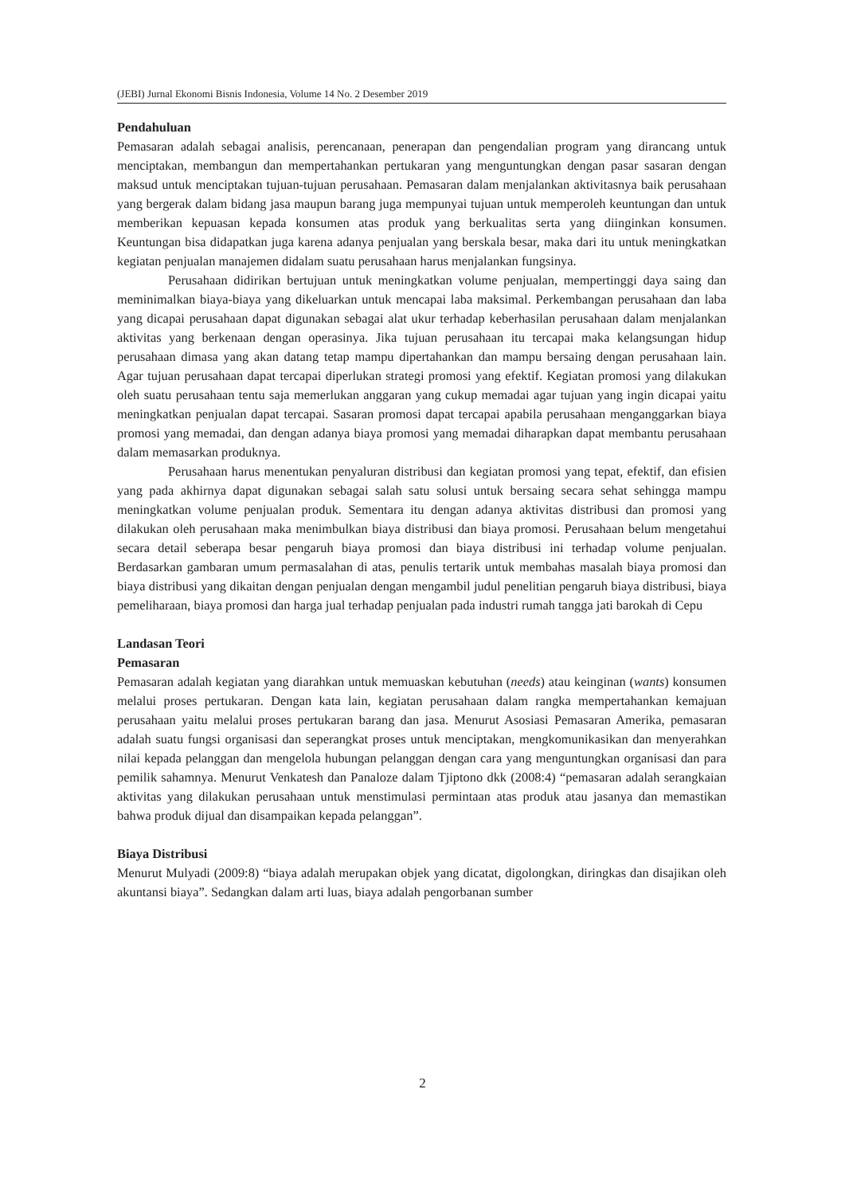(JEBI) Jurnal Ekonomi Bisnis Indonesia, Volume 14 No. 2 Desember 2019
Pendahuluan
Pemasaran adalah sebagai analisis, perencanaan, penerapan dan pengendalian program yang dirancang untuk menciptakan, membangun dan mempertahankan pertukaran yang menguntungkan dengan pasar sasaran dengan maksud untuk menciptakan tujuan-tujuan perusahaan. Pemasaran dalam menjalankan aktivitasnya baik perusahaan yang bergerak dalam bidang jasa maupun barang juga mempunyai tujuan untuk memperoleh keuntungan dan untuk memberikan kepuasan kepada konsumen atas produk yang berkualitas serta yang diinginkan konsumen. Keuntungan bisa didapatkan juga karena adanya penjualan yang berskala besar, maka dari itu untuk meningkatkan kegiatan penjualan manajemen didalam suatu perusahaan harus menjalankan fungsinya.
Perusahaan didirikan bertujuan untuk meningkatkan volume penjualan, mempertinggi daya saing dan meminimalkan biaya-biaya yang dikeluarkan untuk mencapai laba maksimal. Perkembangan perusahaan dan laba yang dicapai perusahaan dapat digunakan sebagai alat ukur terhadap keberhasilan perusahaan dalam menjalankan aktivitas yang berkenaan dengan operasinya. Jika tujuan perusahaan itu tercapai maka kelangsungan hidup perusahaan dimasa yang akan datang tetap mampu dipertahankan dan mampu bersaing dengan perusahaan lain. Agar tujuan perusahaan dapat tercapai diperlukan strategi promosi yang efektif. Kegiatan promosi yang dilakukan oleh suatu perusahaan tentu saja memerlukan anggaran yang cukup memadai agar tujuan yang ingin dicapai yaitu meningkatkan penjualan dapat tercapai. Sasaran promosi dapat tercapai apabila perusahaan menganggarkan biaya promosi yang memadai, dan dengan adanya biaya promosi yang memadai diharapkan dapat membantu perusahaan dalam memasarkan produknya.
Perusahaan harus menentukan penyaluran distribusi dan kegiatan promosi yang tepat, efektif, dan efisien yang pada akhirnya dapat digunakan sebagai salah satu solusi untuk bersaing secara sehat sehingga mampu meningkatkan volume penjualan produk. Sementara itu dengan adanya aktivitas distribusi dan promosi yang dilakukan oleh perusahaan maka menimbulkan biaya distribusi dan biaya promosi. Perusahaan belum mengetahui secara detail seberapa besar pengaruh biaya promosi dan biaya distribusi ini terhadap volume penjualan. Berdasarkan gambaran umum permasalahan di atas, penulis tertarik untuk membahas masalah biaya promosi dan biaya distribusi yang dikaitan dengan penjualan dengan mengambil judul penelitian pengaruh biaya distribusi, biaya pemeliharaan, biaya promosi dan harga jual terhadap penjualan pada industri rumah tangga jati barokah di Cepu
Landasan Teori
Pemasaran
Pemasaran adalah kegiatan yang diarahkan untuk memuaskan kebutuhan (needs) atau keinginan (wants) konsumen melalui proses pertukaran. Dengan kata lain, kegiatan perusahaan dalam rangka mempertahankan kemajuan perusahaan yaitu melalui proses pertukaran barang dan jasa. Menurut Asosiasi Pemasaran Amerika, pemasaran adalah suatu fungsi organisasi dan seperangkat proses untuk menciptakan, mengkomunikasikan dan menyerahkan nilai kepada pelanggan dan mengelola hubungan pelanggan dengan cara yang menguntungkan organisasi dan para pemilik sahamnya. Menurut Venkatesh dan Panaloze dalam Tjiptono dkk (2008:4) “pemasaran adalah serangkaian aktivitas yang dilakukan perusahaan untuk menstimulasi permintaan atas produk atau jasanya dan memastikan bahwa produk dijual dan disampaikan kepada pelanggan”.
Biaya Distribusi
Menurut Mulyadi (2009:8) “biaya adalah merupakan objek yang dicatat, digolongkan, diringkas dan disajikan oleh akuntansi biaya”. Sedangkan dalam arti luas, biaya adalah pengorbanan sumber
2